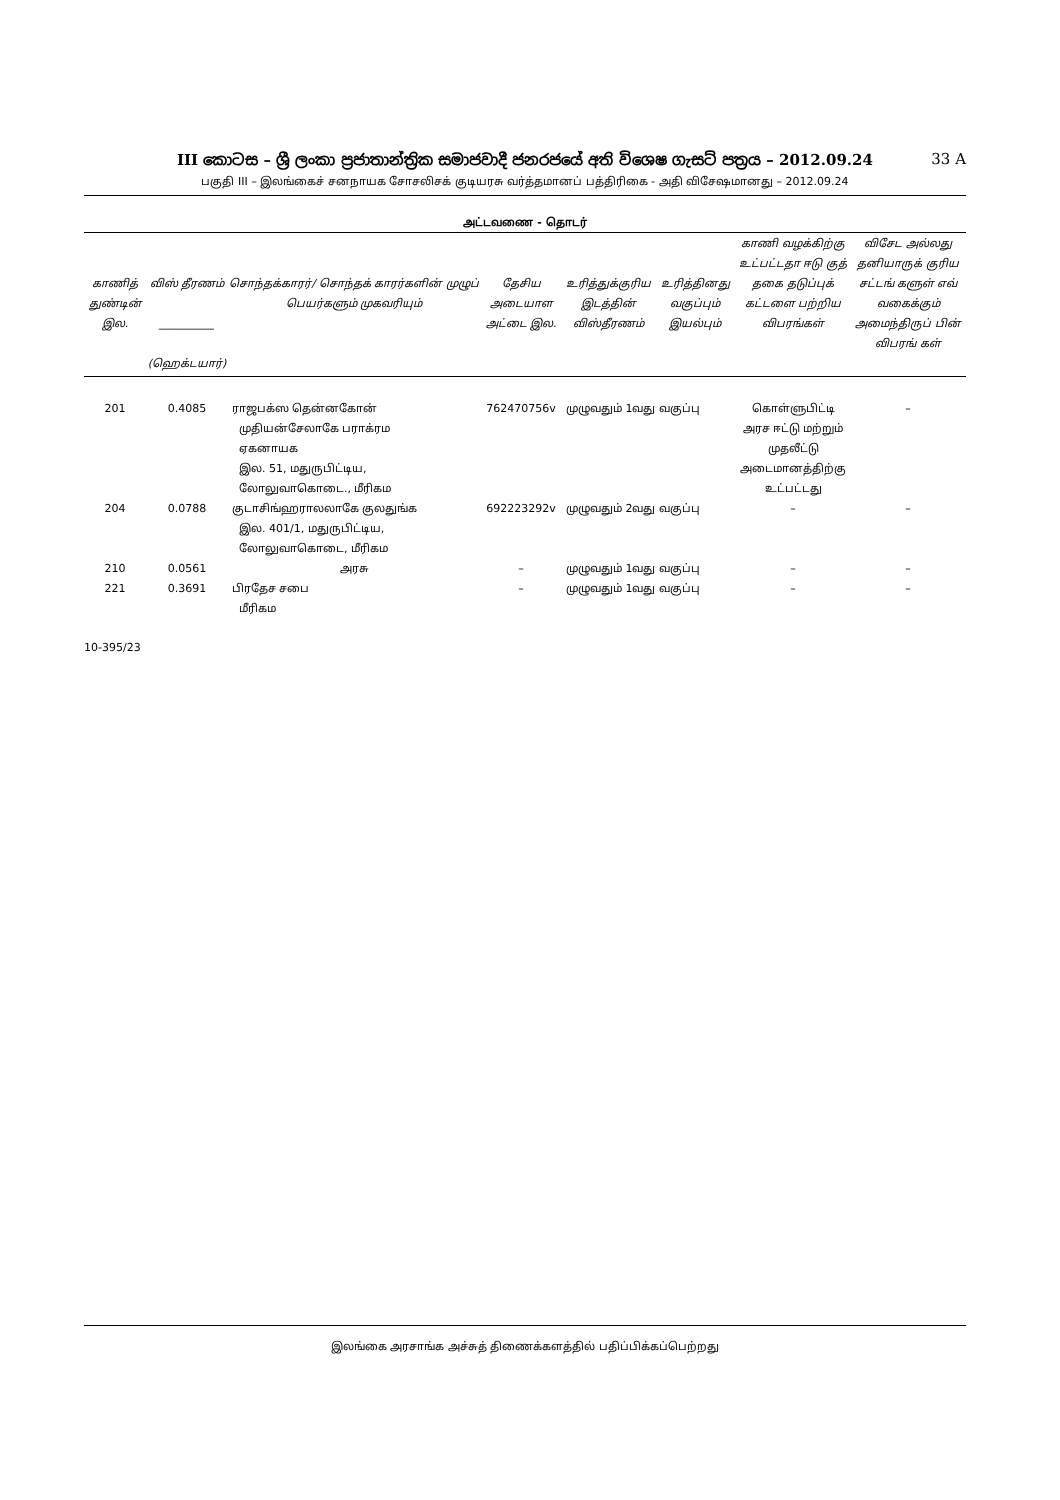III කොටස – ශ්‍රී ලංකා ප්‍රජාතාන්ත්‍රික සමාජවාදී ජනරජයේ අති විශෙෂ ගැසට් පත්‍රය – 2012.09.24 33 A
பகுதி III – இலங்கைச் சனநாயக சோசலிசக் குடியரசு வர்த்தமானப் பத்திரிகை - அதி விசேஷமானது – 2012.09.24
அட்டவணை - தொடர்
| காணித் துண்டின் இல. | விஸ் தீரணம் __________ (ஹெக்டயார்) | சொந்தக்காரர்/ சொந்தக் காரர்களின் முழுப் பெயர்களும் முகவரியும் | தேசிய அடையாள அட்டை இல. | உரித்துக்குரிய இடத்தின் விஸ்தீரணம் | உரித்தினது வகுப்பும் இயல்பும் | காணி வழக்கிற்கு உட்பட்டதா ஈடு குத் தகை தடுப்புக் கட்டளை பற்றிய விபரங்கள் | விசேட அல்லது தனியாருக் குரிய சட்டங் களுள் எவ் வகைக்கும் அமைந்திருப் பின் விபரங் கள் |
| --- | --- | --- | --- | --- | --- | --- | --- |
| 201 | 0.4085 | ராஜபக்ஸ தென்னகோன் முதியன்சேலாகே பராக்ரம ஏகனாயக இல. 51, மதுருபிட்டிய, லோலுவாகொடை., மீரிகம | 762470756v | முழுவதும் 1வது வகுப்பு | | கொள்ளுபிட்டி அரச ஈட்டு மற்றும் முதலீட்டு அடைமானத்திற்கு உட்பட்டது | – |
| 204 | 0.0788 | குடாசிங்ஹராலலாகே குலதுங்க இல. 401/1, மதுருபிட்டிய, லோலுவாகொடை, மீரிகம | 692223292v | முழுவதும் 2வது வகுப்பு | | – | – |
| 210 | 0.0561 | அரசு | – | முழுவதும் 1வது வகுப்பு | | – | – |
| 221 | 0.3691 | பிரதேச சபை மீரிகம | – | முழுவதும் 1வது வகுப்பு | | – | – |
10-395/23
இலங்கை அரசாங்க அச்சுத் திணைக்களத்தில் பதிப்பிக்கப்பெற்றது